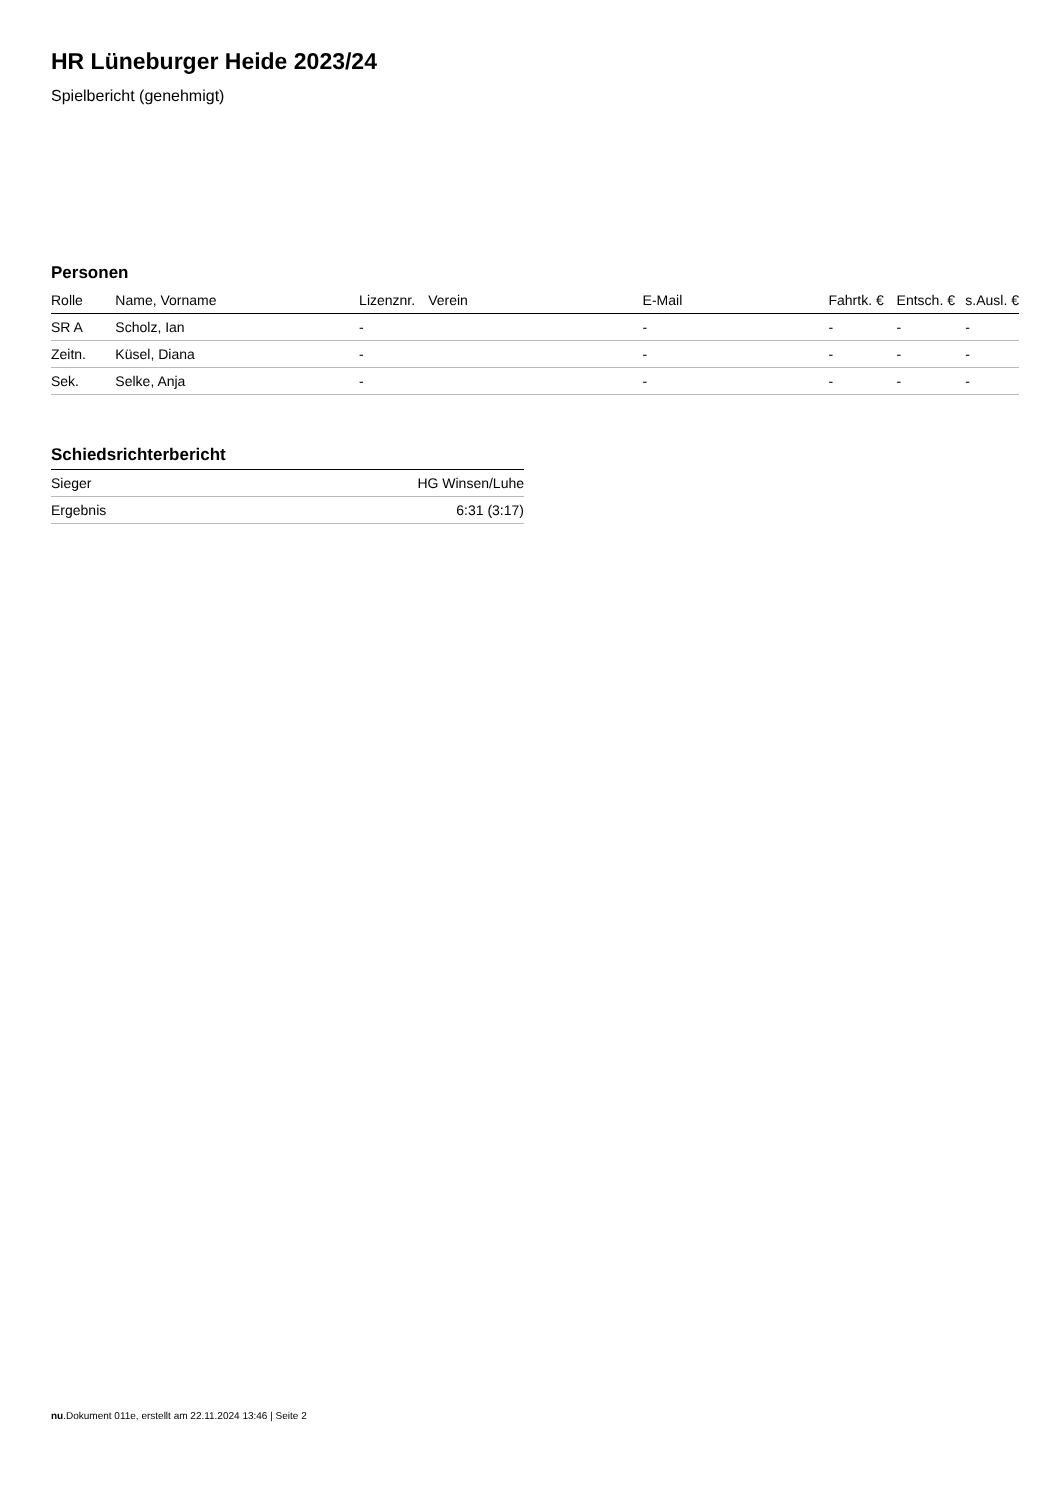HR Lüneburger Heide 2023/24
Spielbericht (genehmigt)
Personen
| Rolle | Name, Vorname | Lizenznr. | Verein | E-Mail | Fahrtk. € | Entsch. € | s.Ausl. € |
| --- | --- | --- | --- | --- | --- | --- | --- |
| SR A | Scholz, Ian | - | | - | - | - | - |
| Zeitn. | Küsel, Diana | - | | - | - | - | - |
| Sek. | Selke, Anja | - | | - | - | - | - |
Schiedsrichterbericht
| Sieger | HG Winsen/Luhe |
| Ergebnis | 6:31 (3:17) |
nu.Dokument 011e, erstellt am 22.11.2024 13:46 | Seite 2